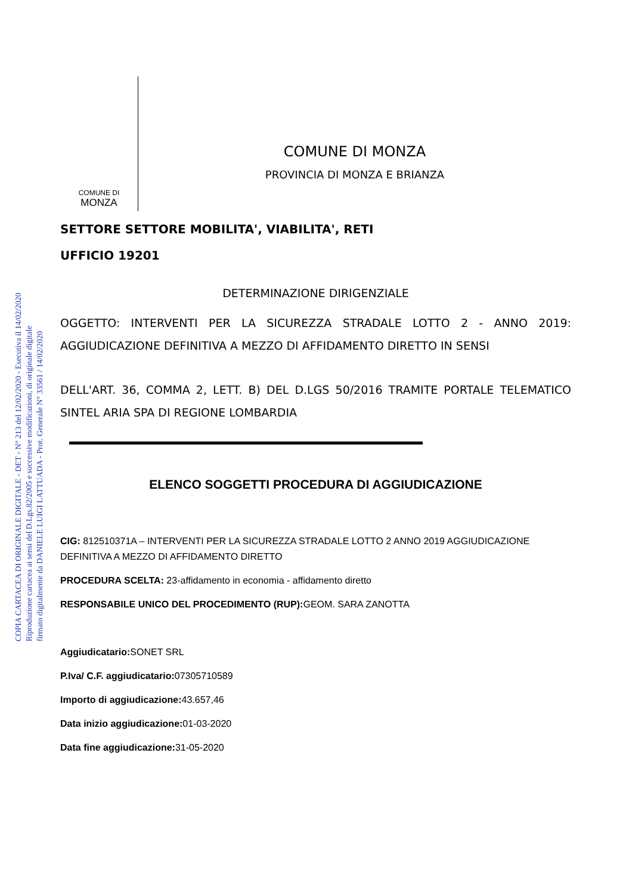COPIA CARTACEA DI ORIGINALE DIGITALE - DET - N° 213 del 12/02/2020 - Esecutiva il 14/02/2020
Riproduzione cartacea ai sensi del D.Lgs.82/2005 e successive modificazioni, di originale digitale
firmato digitalmente da DANIELE LUIGI LATTUADA - Prot. Generale N° 33561 / 14/02/2020
COMUNE DI
MONZA
COMUNE DI MONZA
PROVINCIA DI MONZA E BRIANZA
SETTORE SETTORE MOBILITA', VIABILITA', RETI
UFFICIO 19201
DETERMINAZIONE DIRIGENZIALE
OGGETTO: INTERVENTI PER LA SICUREZZA STRADALE LOTTO 2 - ANNO 2019: AGGIUDICAZIONE DEFINITIVA A MEZZO DI AFFIDAMENTO DIRETTO IN SENSI
DELL'ART. 36, COMMA 2, LETT. B) DEL D.LGS 50/2016 TRAMITE PORTALE TELEMATICO SINTEL ARIA SPA DI REGIONE LOMBARDIA
ELENCO SOGGETTI PROCEDURA DI AGGIUDICAZIONE
CIG: 812510371A – INTERVENTI PER LA SICUREZZA STRADALE LOTTO 2 ANNO 2019 AGGIUDICAZIONE DEFINITIVA A MEZZO DI AFFIDAMENTO DIRETTO
PROCEDURA SCELTA: 23-affidamento in economia - affidamento diretto
RESPONSABILE UNICO DEL PROCEDIMENTO (RUP): GEOM. SARA ZANOTTA
Aggiudicatario: SONET SRL
P.Iva/ C.F. aggiudicatario: 07305710589
Importo di aggiudicazione: 43.657,46
Data inizio aggiudicazione: 01-03-2020
Data fine aggiudicazione: 31-05-2020